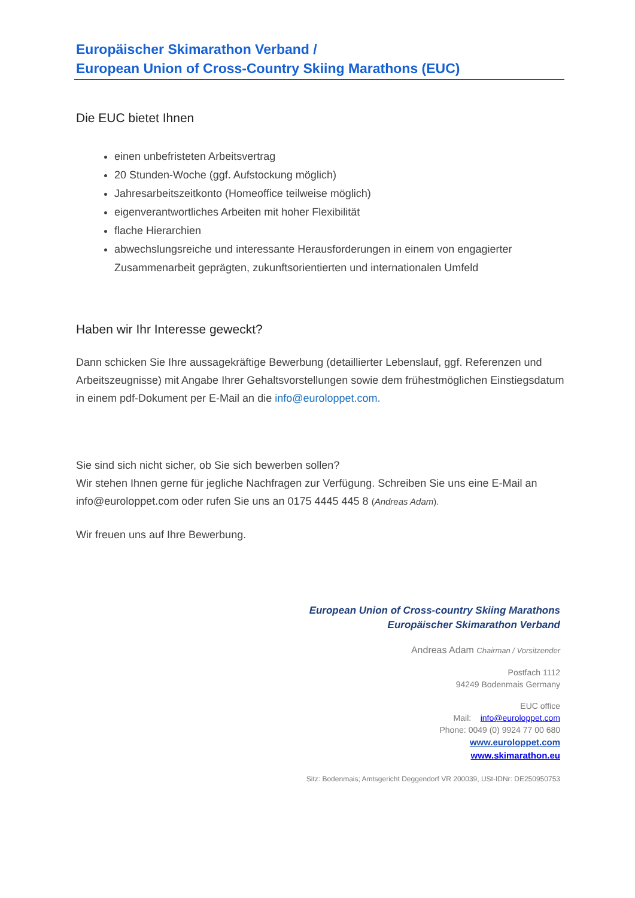Europäischer Skimarathon Verband /
European Union of Cross-Country Skiing Marathons (EUC)
Die EUC bietet Ihnen
einen unbefristeten Arbeitsvertrag
20 Stunden-Woche (ggf. Aufstockung möglich)
Jahresarbeitszeitkonto (Homeoffice teilweise möglich)
eigenverantwortliches Arbeiten mit hoher Flexibilität
flache Hierarchien
abwechslungsreiche und interessante Herausforderungen in einem von engagierter Zusammenarbeit geprägten, zukunftsorientierten und internationalen Umfeld
Haben wir Ihr Interesse geweckt?
Dann schicken Sie Ihre aussagekräftige Bewerbung (detaillierter Lebenslauf, ggf. Referenzen und Arbeitszeugnisse) mit Angabe Ihrer Gehaltsvorstellungen sowie dem frühestmöglichen Einstiegsdatum in einem pdf-Dokument per E-Mail an die info@euroloppet.com.
Sie sind sich nicht sicher, ob Sie sich bewerben sollen?
Wir stehen Ihnen gerne für jegliche Nachfragen zur Verfügung. Schreiben Sie uns eine E-Mail an info@euroloppet.com oder rufen Sie uns an 0175 4445 445 8 (Andreas Adam).
Wir freuen uns auf Ihre Bewerbung.
European Union of Cross-country Skiing Marathons
Europäischer Skimarathon Verband
Andreas Adam Chairman / Vorsitzender
Postfach 1112
94249 Bodenmais Germany
EUC office
Mail: info@euroloppet.com
Phone: 0049 (0) 9924 77 00 680
www.euroloppet.com
www.skimarathon.eu
Sitz: Bodenmais; Amtsgericht Deggendorf VR 200039, USt-IDNr: DE250950753